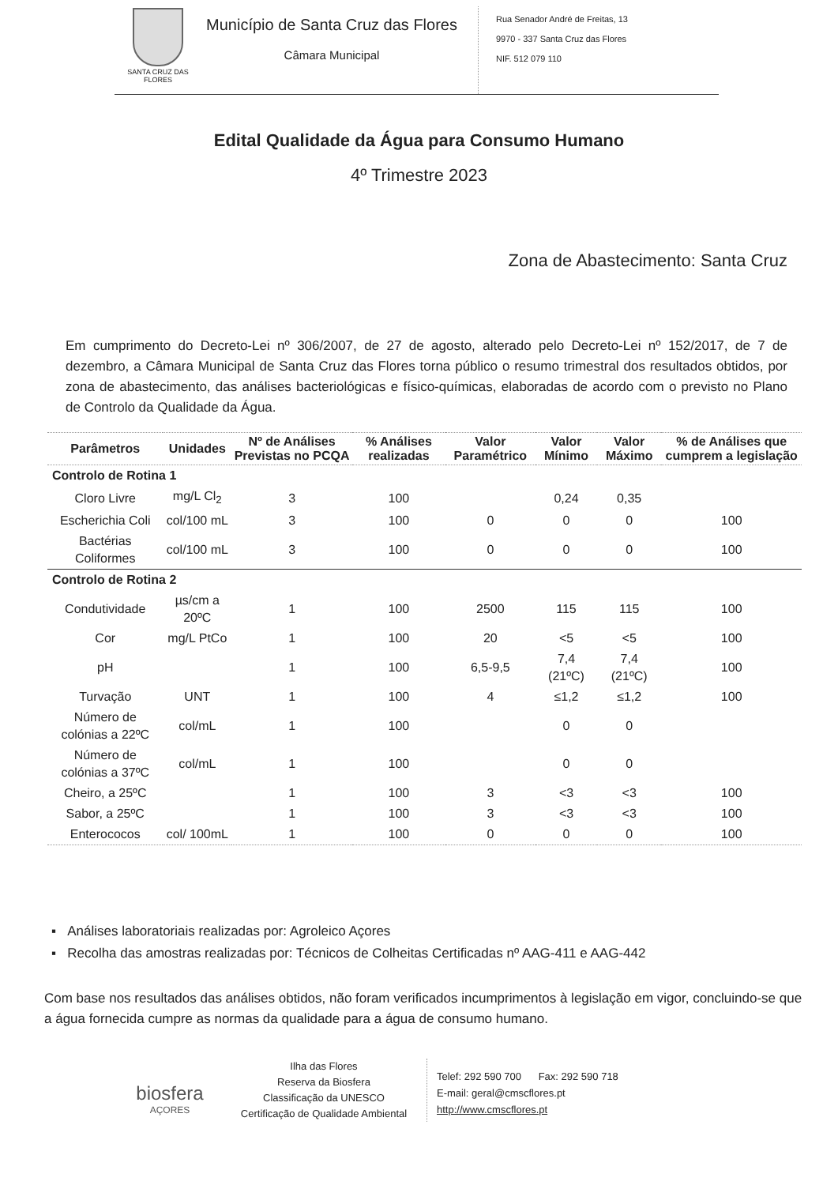SANTA CRUZ DAS FLORES
Município de Santa Cruz das Flores
Câmara Municipal
Rua Senador André de Freitas, 13
9970 - 337 Santa Cruz das Flores
NIF. 512 079 110
Edital Qualidade da Água para Consumo Humano
4º Trimestre 2023
Zona de Abastecimento: Santa Cruz
Em cumprimento do Decreto-Lei nº 306/2007, de 27 de agosto, alterado pelo Decreto-Lei nº 152/2017, de 7 de dezembro, a Câmara Municipal de Santa Cruz das Flores torna público o resumo trimestral dos resultados obtidos, por zona de abastecimento, das análises bacteriológicas e físico-químicas, elaboradas de acordo com o previsto no Plano de Controlo da Qualidade da Água.
| Parâmetros | Unidades | Nº de Análises Previstas no PCQA | % Análises realizadas | Valor Paramétrico | Valor Mínimo | Valor Máximo | % de Análises que cumprem a legislação |
| --- | --- | --- | --- | --- | --- | --- | --- |
| Controlo de Rotina 1 | | | | | | | |
| Cloro Livre | mg/L Cl<sub>2</sub> | 3 | 100 | | 0,24 | 0,35 | |
| Escherichia Coli | col/100 mL | 3 | 100 | 0 | 0 | 0 | 100 |
| Bactérias Coliformes | col/100 mL | 3 | 100 | 0 | 0 | 0 | 100 |
| Controlo de Rotina 2 | | | | | | | |
| Condutividade | µs/cm a 20ºC | 1 | 100 | 2500 | 115 | 115 | 100 |
| Cor | mg/L PtCo | 1 | 100 | 20 | <5 | <5 | 100 |
| pH | | 1 | 100 | 6,5-9,5 | 7,4 (21ºC) | 7,4 (21ºC) | 100 |
| Turvação | UNT | 1 | 100 | 4 | ≤1,2 | ≤1,2 | 100 |
| Número de colónias a 22ºC | col/mL | 1 | 100 | | 0 | 0 | |
| Número de colónias a 37ºC | col/mL | 1 | 100 | | 0 | 0 | |
| Cheiro, a 25ºC | | 1 | 100 | 3 | <3 | <3 | 100 |
| Sabor, a 25ºC | | 1 | 100 | 3 | <3 | <3 | 100 |
| Enterococos | col/ 100mL | 1 | 100 | 0 | 0 | 0 | 100 |
▪ Análises laboratoriais realizadas por: Agroleico Açores
▪ Recolha das amostras realizadas por: Técnicos de Colheitas Certificadas nº AAG-411 e AAG-442
Com base nos resultados das análises obtidos, não foram verificados incumprimentos à legislação em vigor, concluindo-se que a água fornecida cumpre as normas da qualidade para a água de consumo humano.
biosfera
AÇORES
Ilha das Flores
Reserva da Biosfera
Classificação da UNESCO
Certificação de Qualidade Ambiental
Telef: 292 590 700 Fax: 292 590 718
E-mail: geral@cmscflores.pt
http://www.cmscflores.pt